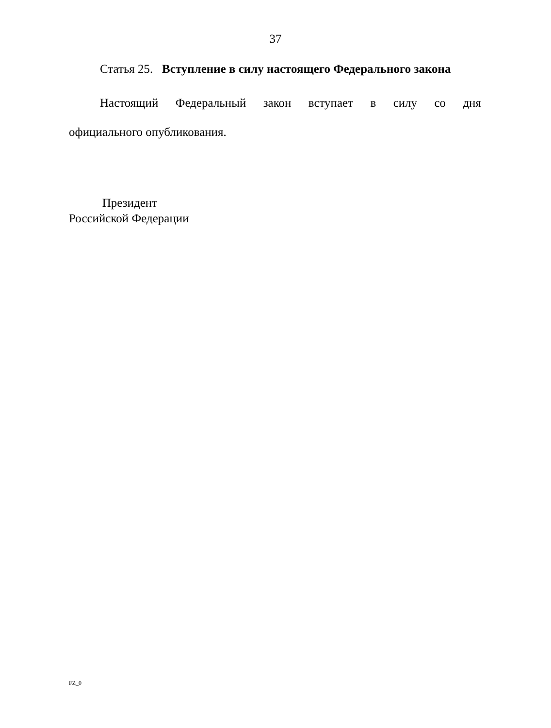37
Статья 25. Вступление в силу настоящего Федерального закона
Настоящий Федеральный закон вступает в силу со дня официального опубликования.
Президент
Российской Федерации
FZ_0